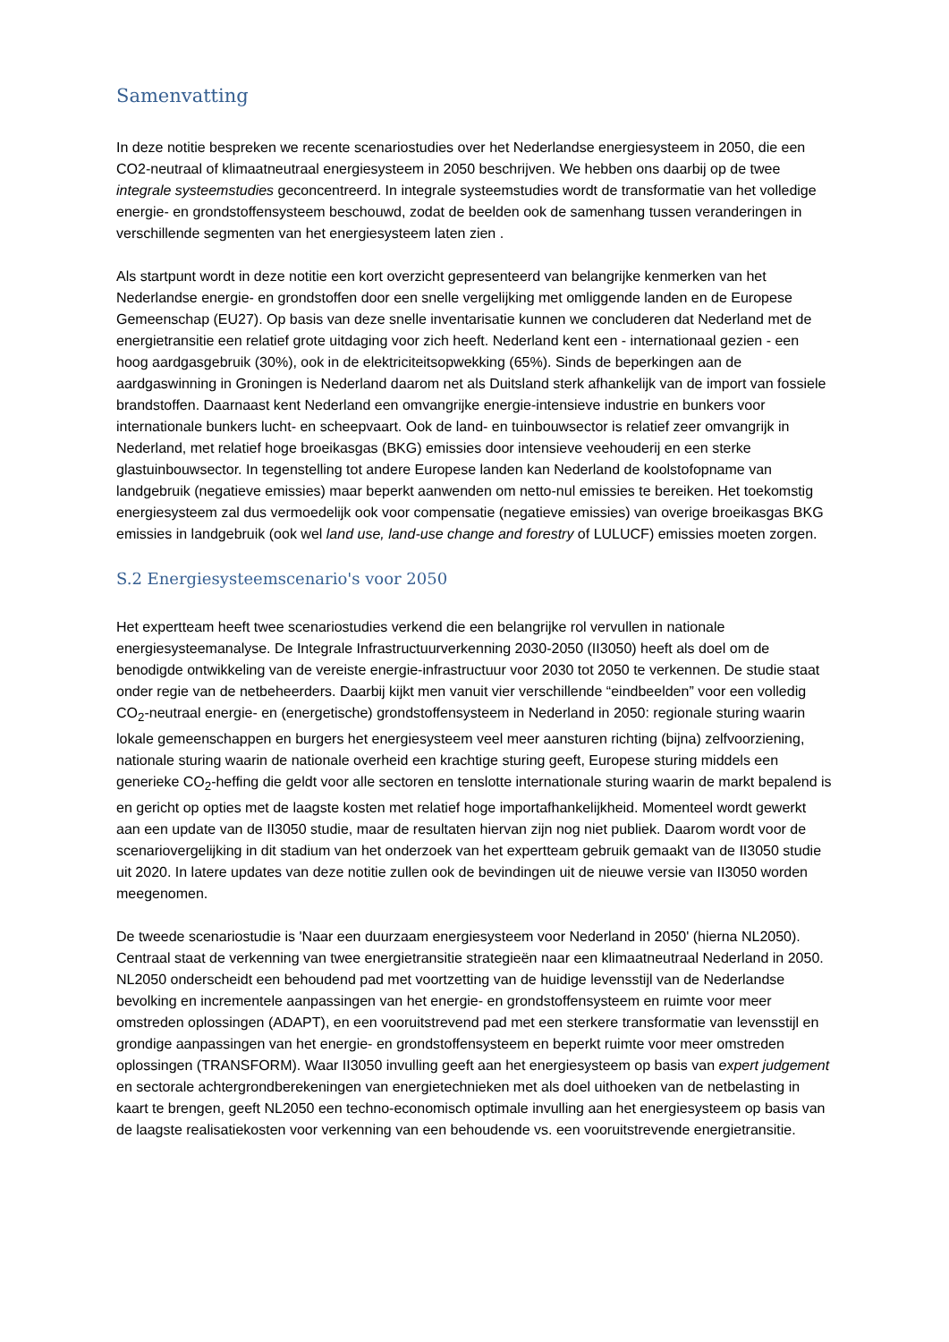Samenvatting
In deze notitie bespreken we recente scenariostudies over het Nederlandse energiesysteem in 2050, die een CO2-neutraal of klimaatneutraal energiesysteem in 2050 beschrijven. We hebben ons daarbij op de twee integrale systeemstudies geconcentreerd. In integrale systeemstudies wordt de transformatie van het volledige energie- en grondstoffensysteem beschouwd, zodat de beelden ook de samenhang tussen veranderingen in verschillende segmenten van het energiesysteem laten zien .
Als startpunt wordt in deze notitie een kort overzicht gepresenteerd van belangrijke kenmerken van het Nederlandse energie- en grondstoffen door een snelle vergelijking met omliggende landen en de Europese Gemeenschap (EU27). Op basis van deze snelle inventarisatie kunnen we concluderen dat Nederland met de energietransitie een relatief grote uitdaging voor zich heeft. Nederland kent een - internationaal gezien - een hoog aardgasgebruik (30%), ook in de elektriciteitsopwekking (65%). Sinds de beperkingen aan de aardgaswinning in Groningen is Nederland daarom net als Duitsland sterk afhankelijk van de import van fossiele brandstoffen. Daarnaast kent Nederland een omvangrijke energie-intensieve industrie en bunkers voor internationale bunkers lucht- en scheepvaart. Ook de land- en tuinbouwsector is relatief zeer omvangrijk in Nederland, met relatief hoge broeikasgas (BKG) emissies door intensieve veehouderij en een sterke glastuinbouwsector. In tegenstelling tot andere Europese landen kan Nederland de koolstofopname van landgebruik (negatieve emissies) maar beperkt aanwenden om netto-nul emissies te bereiken. Het toekomstig energiesysteem zal dus vermoedelijk ook voor compensatie (negatieve emissies) van overige broeikasgas BKG emissies in landgebruik (ook wel land use, land-use change and forestry of LULUCF) emissies moeten zorgen.
S.2 Energiesysteemscenario's voor 2050
Het expertteam heeft twee scenariostudies verkend die een belangrijke rol vervullen in nationale energiesysteemanalyse. De Integrale Infrastructuurverkenning 2030-2050 (II3050) heeft als doel om de benodigde ontwikkeling van de vereiste energie-infrastructuur voor 2030 tot 2050 te verkennen. De studie staat onder regie van de netbeheerders. Daarbij kijkt men vanuit vier verschillende “eindbeelden” voor een volledig CO<sub>2</sub>-neutraal energie- en (energetische) grondstoffensysteem in Nederland in 2050: regionale sturing waarin lokale gemeenschappen en burgers het energiesysteem veel meer aansturen richting (bijna) zelfvoorziening, nationale sturing waarin de nationale overheid een krachtige sturing geeft, Europese sturing middels een generieke CO<sub>2</sub>-heffing die geldt voor alle sectoren en tenslotte internationale sturing waarin de markt bepalend is en gericht op opties met de laagste kosten met relatief hoge importafhankelijkheid. Momenteel wordt gewerkt aan een update van de II3050 studie, maar de resultaten hiervan zijn nog niet publiek. Daarom wordt voor de scenariovergelijking in dit stadium van het onderzoek van het expertteam gebruik gemaakt van de II3050 studie uit 2020. In latere updates van deze notitie zullen ook de bevindingen uit de nieuwe versie van II3050 worden meegenomen.
De tweede scenariostudie is 'Naar een duurzaam energiesysteem voor Nederland in 2050' (hierna NL2050). Centraal staat de verkenning van twee energietransitie strategieën naar een klimaatneutraal Nederland in 2050. NL2050 onderscheidt een behoudend pad met voortzetting van de huidige levensstijl van de Nederlandse bevolking en incrementele aanpassingen van het energie- en grondstoffensysteem en ruimte voor meer omstreden oplossingen (ADAPT), en een vooruitstrevend pad met een sterkere transformatie van levensstijl en grondige aanpassingen van het energie- en grondstoffensysteem en beperkt ruimte voor meer omstreden oplossingen (TRANSFORM). Waar II3050 invulling geeft aan het energiesysteem op basis van expert judgement en sectorale achtergrondberekeningen van energietechnieken met als doel uithoeken van de netbelasting in kaart te brengen, geeft NL2050 een techno-economisch optimale invulling aan het energiesysteem op basis van de laagste realisatiekosten voor verkenning van een behoudende vs. een vooruitstrevende energietransitie.